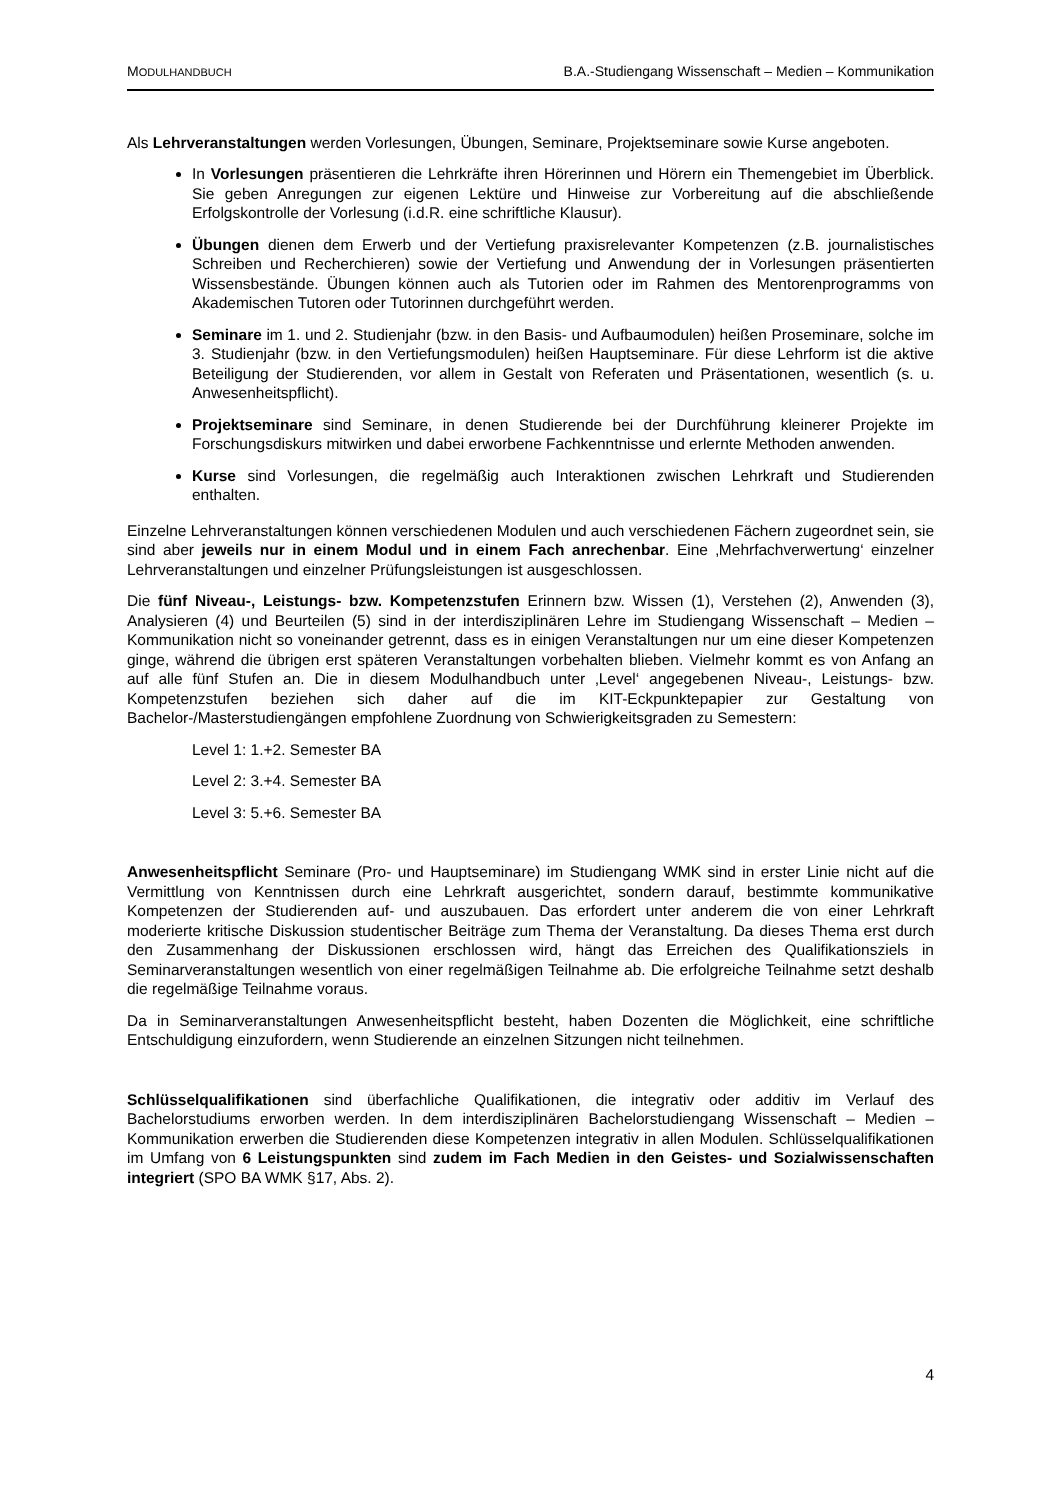MODULHANDBUCH
B.A.-Studiengang Wissenschaft – Medien – Kommunikation
Als Lehrveranstaltungen werden Vorlesungen, Übungen, Seminare, Projektseminare sowie Kurse angeboten.
In Vorlesungen präsentieren die Lehrkräfte ihren Hörerinnen und Hörern ein Themengebiet im Überblick. Sie geben Anregungen zur eigenen Lektüre und Hinweise zur Vorbereitung auf die abschließende Erfolgskontrolle der Vorlesung (i.d.R. eine schriftliche Klausur).
Übungen dienen dem Erwerb und der Vertiefung praxisrelevanter Kompetenzen (z.B. journalistisches Schreiben und Recherchieren) sowie der Vertiefung und Anwendung der in Vorlesungen präsentierten Wissensbestände. Übungen können auch als Tutorien oder im Rahmen des Mentorenprogramms von Akademischen Tutoren oder Tutorinnen durchgeführt werden.
Seminare im 1. und 2. Studienjahr (bzw. in den Basis- und Aufbaumodulen) heißen Proseminare, solche im 3. Studienjahr (bzw. in den Vertiefungsmodulen) heißen Hauptseminare. Für diese Lehrform ist die aktive Beteiligung der Studierenden, vor allem in Gestalt von Referaten und Präsentationen, wesentlich (s. u. Anwesenheitspflicht).
Projektseminare sind Seminare, in denen Studierende bei der Durchführung kleinerer Projekte im Forschungsdiskurs mitwirken und dabei erworbene Fachkenntnisse und erlernte Methoden anwenden.
Kurse sind Vorlesungen, die regelmäßig auch Interaktionen zwischen Lehrkraft und Studierenden enthalten.
Einzelne Lehrveranstaltungen können verschiedenen Modulen und auch verschiedenen Fächern zugeordnet sein, sie sind aber jeweils nur in einem Modul und in einem Fach anrechenbar. Eine ‚Mehrfachverwertung‘ einzelner Lehrveranstaltungen und einzelner Prüfungsleistungen ist ausgeschlossen.
Die fünf Niveau-, Leistungs- bzw. Kompetenzstufen Erinnern bzw. Wissen (1), Verstehen (2), Anwenden (3), Analysieren (4) und Beurteilen (5) sind in der interdisziplinären Lehre im Studiengang Wissenschaft – Medien – Kommunikation nicht so voneinander getrennt, dass es in einigen Veranstaltungen nur um eine dieser Kompetenzen ginge, während die übrigen erst späteren Veranstaltungen vorbehalten blieben. Vielmehr kommt es von Anfang an auf alle fünf Stufen an. Die in diesem Modulhandbuch unter ‚Level‘ angegebenen Niveau-, Leistungs- bzw. Kompetenzstufen beziehen sich daher auf die im KIT-Eckpunktepapier zur Gestaltung von Bachelor-/Masterstudiengängen empfohlene Zuordnung von Schwierigkeitsgraden zu Semestern:
Level 1: 1.+2. Semester BA
Level 2: 3.+4. Semester BA
Level 3: 5.+6. Semester BA
Anwesenheitspflicht Seminare (Pro- und Hauptseminare) im Studiengang WMK sind in erster Linie nicht auf die Vermittlung von Kenntnissen durch eine Lehrkraft ausgerichtet, sondern darauf, bestimmte kommunikative Kompetenzen der Studierenden auf- und auszubauen. Das erfordert unter anderem die von einer Lehrkraft moderierte kritische Diskussion studentischer Beiträge zum Thema der Veranstaltung. Da dieses Thema erst durch den Zusammenhang der Diskussionen erschlossen wird, hängt das Erreichen des Qualifikationsziels in Seminarveranstaltungen wesentlich von einer regelmäßigen Teilnahme ab. Die erfolgreiche Teilnahme setzt deshalb die regelmäßige Teilnahme voraus.
Da in Seminarveranstaltungen Anwesenheitspflicht besteht, haben Dozenten die Möglichkeit, eine schriftliche Entschuldigung einzufordern, wenn Studierende an einzelnen Sitzungen nicht teilnehmen.
Schlüsselqualifikationen sind überfachliche Qualifikationen, die integrativ oder additiv im Verlauf des Bachelorstudiums erworben werden. In dem interdisziplinären Bachelorstudiengang Wissenschaft – Medien – Kommunikation erwerben die Studierenden diese Kompetenzen integrativ in allen Modulen. Schlüsselqualifikationen im Umfang von 6 Leistungspunkten sind zudem im Fach Medien in den Geistes- und Sozialwissenschaften integriert (SPO BA WMK §17, Abs. 2).
4